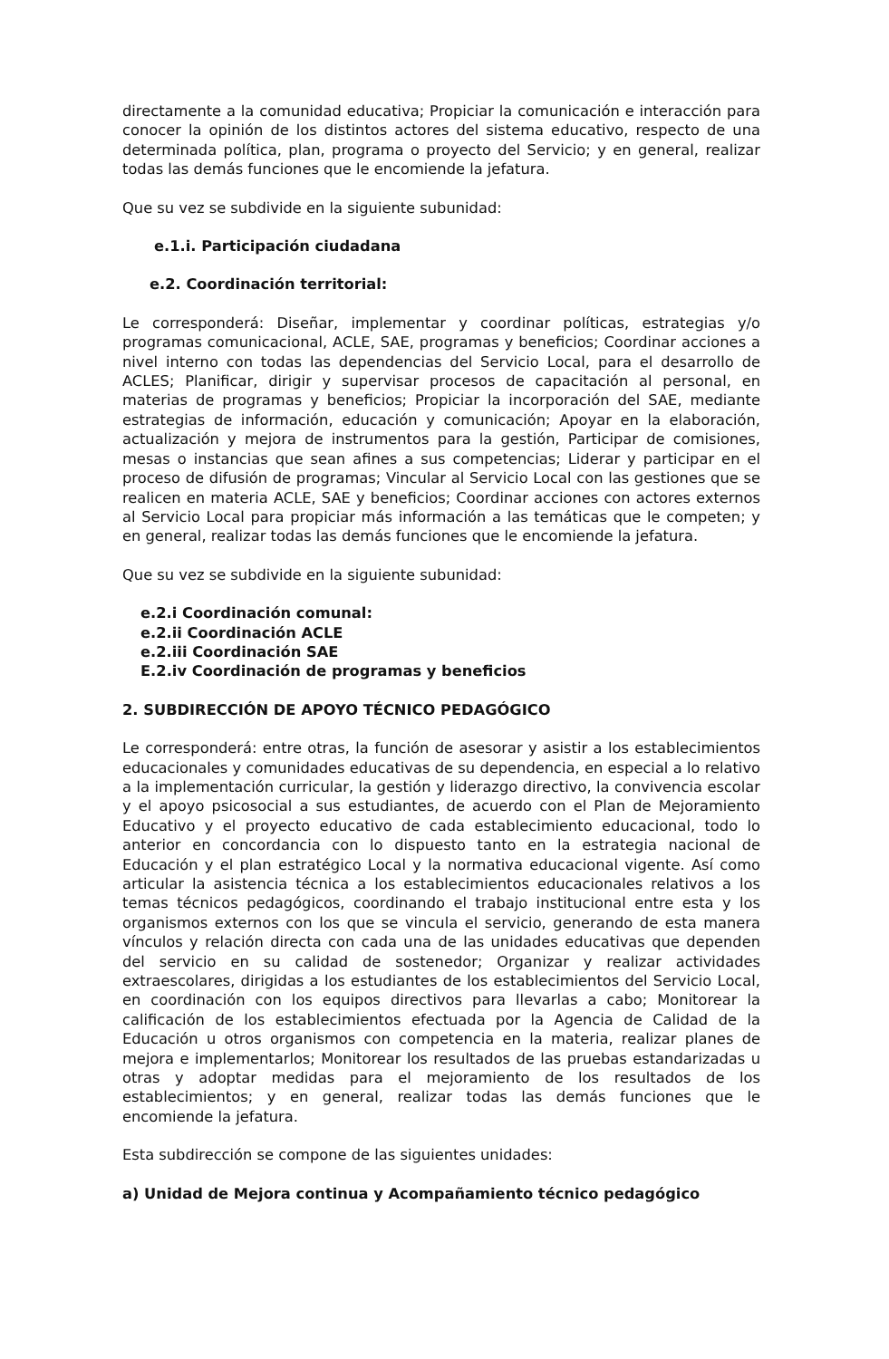directamente a la comunidad educativa; Propiciar la comunicación e interacción para conocer la opinión de los distintos actores del sistema educativo, respecto de una determinada política, plan, programa o proyecto del Servicio; y en general, realizar todas las demás funciones que le encomiende la jefatura.
Que su vez se subdivide en la siguiente subunidad:
e.1.i. Participación ciudadana
e.2. Coordinación territorial:
Le corresponderá: Diseñar, implementar y coordinar políticas, estrategias y/o programas comunicacional, ACLE, SAE, programas y beneficios; Coordinar acciones a nivel interno con todas las dependencias del Servicio Local, para el desarrollo de ACLES; Planificar, dirigir y supervisar procesos de capacitación al personal, en materias de programas y beneficios; Propiciar la incorporación del SAE, mediante estrategias de información, educación y comunicación; Apoyar en la elaboración, actualización y mejora de instrumentos para la gestión, Participar de comisiones, mesas o instancias que sean afines a sus competencias; Liderar y participar en el proceso de difusión de programas; Vincular al Servicio Local con las gestiones que se realicen en materia ACLE, SAE y beneficios; Coordinar acciones con actores externos al Servicio Local para propiciar más información a las temáticas que le competen; y en general, realizar todas las demás funciones que le encomiende la jefatura.
Que su vez se subdivide en la siguiente subunidad:
e.2.i Coordinación comunal:
e.2.ii Coordinación ACLE
e.2.iii Coordinación SAE
E.2.iv Coordinación de programas y beneficios
2. SUBDIRECCIÓN DE APOYO TÉCNICO PEDAGÓGICO
Le corresponderá: entre otras, la función de asesorar y asistir a los establecimientos educacionales y comunidades educativas de su dependencia, en especial a lo relativo a la implementación curricular, la gestión y liderazgo directivo, la convivencia escolar y el apoyo psicosocial a sus estudiantes, de acuerdo con el Plan de Mejoramiento Educativo y el proyecto educativo de cada establecimiento educacional, todo lo anterior en concordancia con lo dispuesto tanto en la estrategia nacional de Educación y el plan estratégico Local y la normativa educacional vigente. Así como articular la asistencia técnica a los establecimientos educacionales relativos a los temas técnicos pedagógicos, coordinando el trabajo institucional entre esta y los organismos externos con los que se vincula el servicio, generando de esta manera vínculos y relación directa con cada una de las unidades educativas que dependen del servicio en su calidad de sostenedor; Organizar y realizar actividades extraescolares, dirigidas a los estudiantes de los establecimientos del Servicio Local, en coordinación con los equipos directivos para llevarlas a cabo; Monitorear la calificación de los establecimientos efectuada por la Agencia de Calidad de la Educación u otros organismos con competencia en la materia, realizar planes de mejora e implementarlos; Monitorear los resultados de las pruebas estandarizadas u otras y adoptar medidas para el mejoramiento de los resultados de los establecimientos; y en general, realizar todas las demás funciones que le encomiende la jefatura.
Esta subdirección se compone de las siguientes unidades:
a) Unidad de Mejora continua y Acompañamiento técnico pedagógico